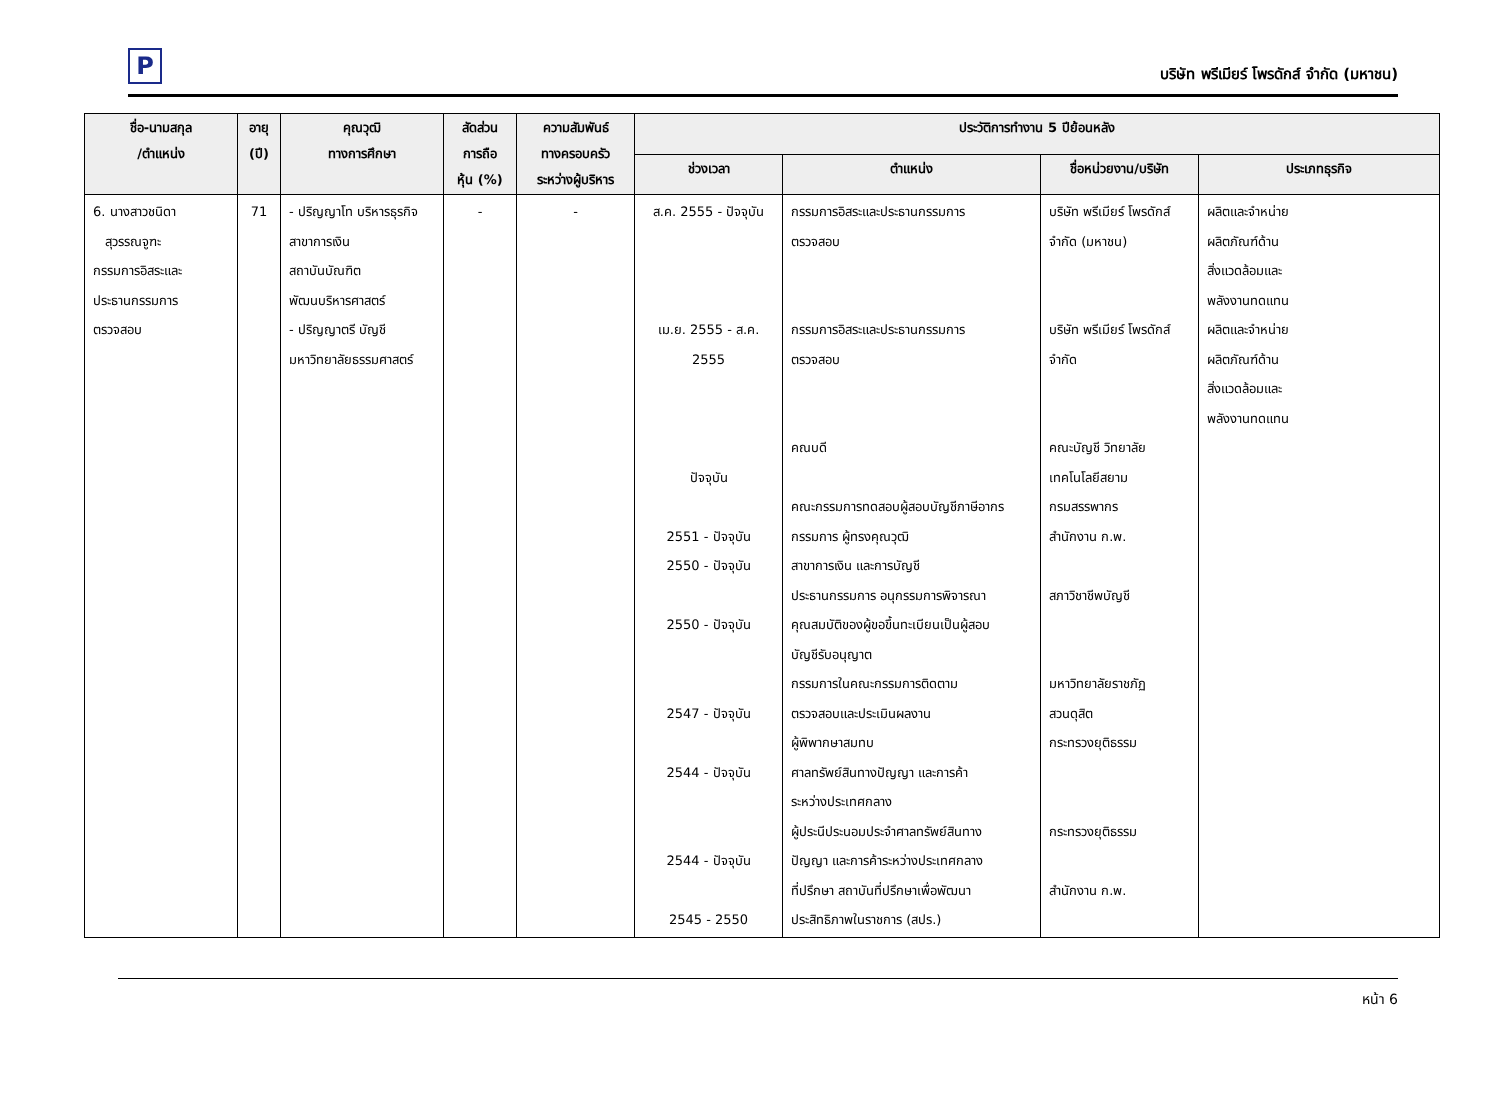P
บริษัท พรีเมียร์ โพรดักส์ จำกัด (มหาชน)
| ชื่อ-นามสกุล /ตำแหน่ง | อายุ (ปี) | คุณวุฒิ ทางการศึกษา | สัดส่วน การถือ หุ้น (%) | ความสัมพันธ์ ทางครอบครัว ระหว่างผู้บริหาร | ประวัติการทำงาน 5 ปีย้อนหลัง | | | |
| --- | --- | --- | --- | --- | --- | --- | --- | --- |
| | | | | | ช่วงเวลา | ตำแหน่ง | ชื่อหน่วยงาน/บริษัท | ประเภทธุรกิจ |
| 6. นางสาวชนิดา สุวรรณจูฑะ กรรมการอิสระและ ประธานกรรมการ ตรวจสอบ | 71 | - ปริญญาโท บริหารธุรกิจ สาขาการเงิน สถาบันบัณฑิตพัฒนบริหารศาสตร์ - ปริญญาตรี บัญชี มหาวิทยาลัยธรรมศาสตร์ | - | - | ส.ค. 2555 - ปัจจุบัน เม.ย. 2555 - ส.ค. 2555 ปัจจุบัน 2551 - ปัจจุบัน 2550 - ปัจจุบัน 2550 - ปัจจุบัน 2547 - ปัจจุบัน 2544 - ปัจจุบัน 2544 - ปัจจุบัน 2545 - 2550 | กรรมการอิสระและประธานกรรมการ ตรวจสอบ กรรมการอิสระและประธานกรรมการ ตรวจสอบ คณบดี คณะกรรมการทดสอบผู้สอบบัญชีภาษีอากร กรรมการ ผู้ทรงคุณวุฒิ สาขาการเงิน และการบัญชี ประธานกรรมการ อนุกรรมการพิจารณา คุณสมบัติของผู้ขอขึ้นทะเบียนเป็นผู้สอบ บัญชีรับอนุญาต กรรมการในคณะกรรมการติดตาม ตรวจสอบและประเมินผลงาน ผู้พิพากษาสมทบ ศาลทรัพย์สินทางปัญญา และการค้า ระหว่างประเทศกลาง ผู้ประนีประนอมประจำศาลทรัพย์สินทาง ปัญญา และการค้าระหว่างประเทศกลาง ที่ปรึกษา สถาบันที่ปรึกษาเพื่อพัฒนา ประสิทธิภาพในราชการ (สปร.) | บริษัท พรีเมียร์ โพรดักส์ จำกัด (มหาชน) บริษัท พรีเมียร์ โพรดักส์ จำกัด คณะบัญชี วิทยาลัย เทคโนโลยีสยาม กรมสรรพากร สำนักงาน ก.พ. สภาวิชาชีพบัญชี มหาวิทยาลัยราชภัฏ สวนดุสิต กระทรวงยุติธรรม กระทรวงยุติธรรม สำนักงาน ก.พ. | ผลิตและจำหน่าย ผลิตภัณฑ์ด้าน สิ่งแวดล้อมและ พลังงานทดแทน ผลิตและจำหน่าย ผลิตภัณฑ์ด้าน สิ่งแวดล้อมและ พลังงานทดแทน |
หน้า 6